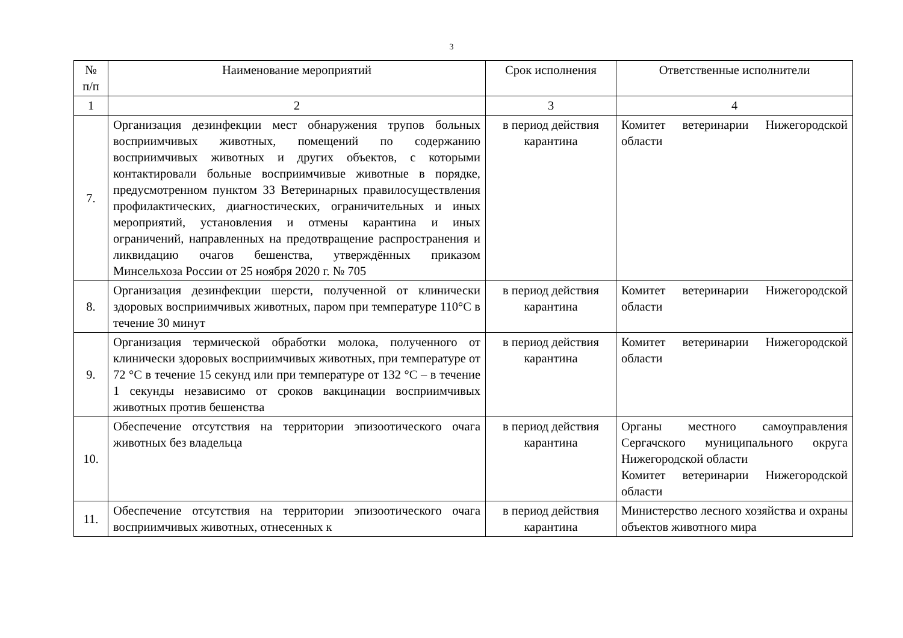3
| № п/п | Наименование мероприятий | Срок исполнения | Ответственные исполнители |
| --- | --- | --- | --- |
| 1 | 2 | 3 | 4 |
| 7. | Организация дезинфекции мест обнаружения трупов больных восприимчивых животных, помещений по содержанию восприимчивых животных и других объектов, с которыми контактировали больные восприимчивые животные в порядке, предусмотренном пунктом 33 Ветеринарных правилосуществления профилактических, диагностических, ограничительных и иных мероприятий, установления и отмены карантина и иных ограничений, направленных на предотвращение распространения и ликвидацию очагов бешенства, утверждённых приказом Минсельхоза России от 25 ноября 2020 г. № 705 | в период действия карантина | Комитет ветеринарии Нижегородской области |
| 8. | Организация дезинфекции шерсти, полученной от клинически здоровых восприимчивых животных, паром при температуре 110°С в течение 30 минут | в период действия карантина | Комитет ветеринарии Нижегородской области |
| 9. | Организация термической обработки молока, полученного от клинически здоровых восприимчивых животных, при температуре от 72 °С в течение 15 секунд или при температуре от 132 °С – в течение 1 секунды независимо от сроков вакцинации восприимчивых животных против бешенства | в период действия карантина | Комитет ветеринарии Нижегородской области |
| 10. | Обеспечение отсутствия на территории эпизоотического очага животных без владельца | в период действия карантина | Органы местного самоуправления Сергачского муниципального округа Нижегородской области Комитет ветеринарии Нижегородской области |
| 11. | Обеспечение отсутствия на территории эпизоотического очага восприимчивых животных, отнесенных к | в период действия карантина | Министерство лесного хозяйства и охраны объектов животного мира |